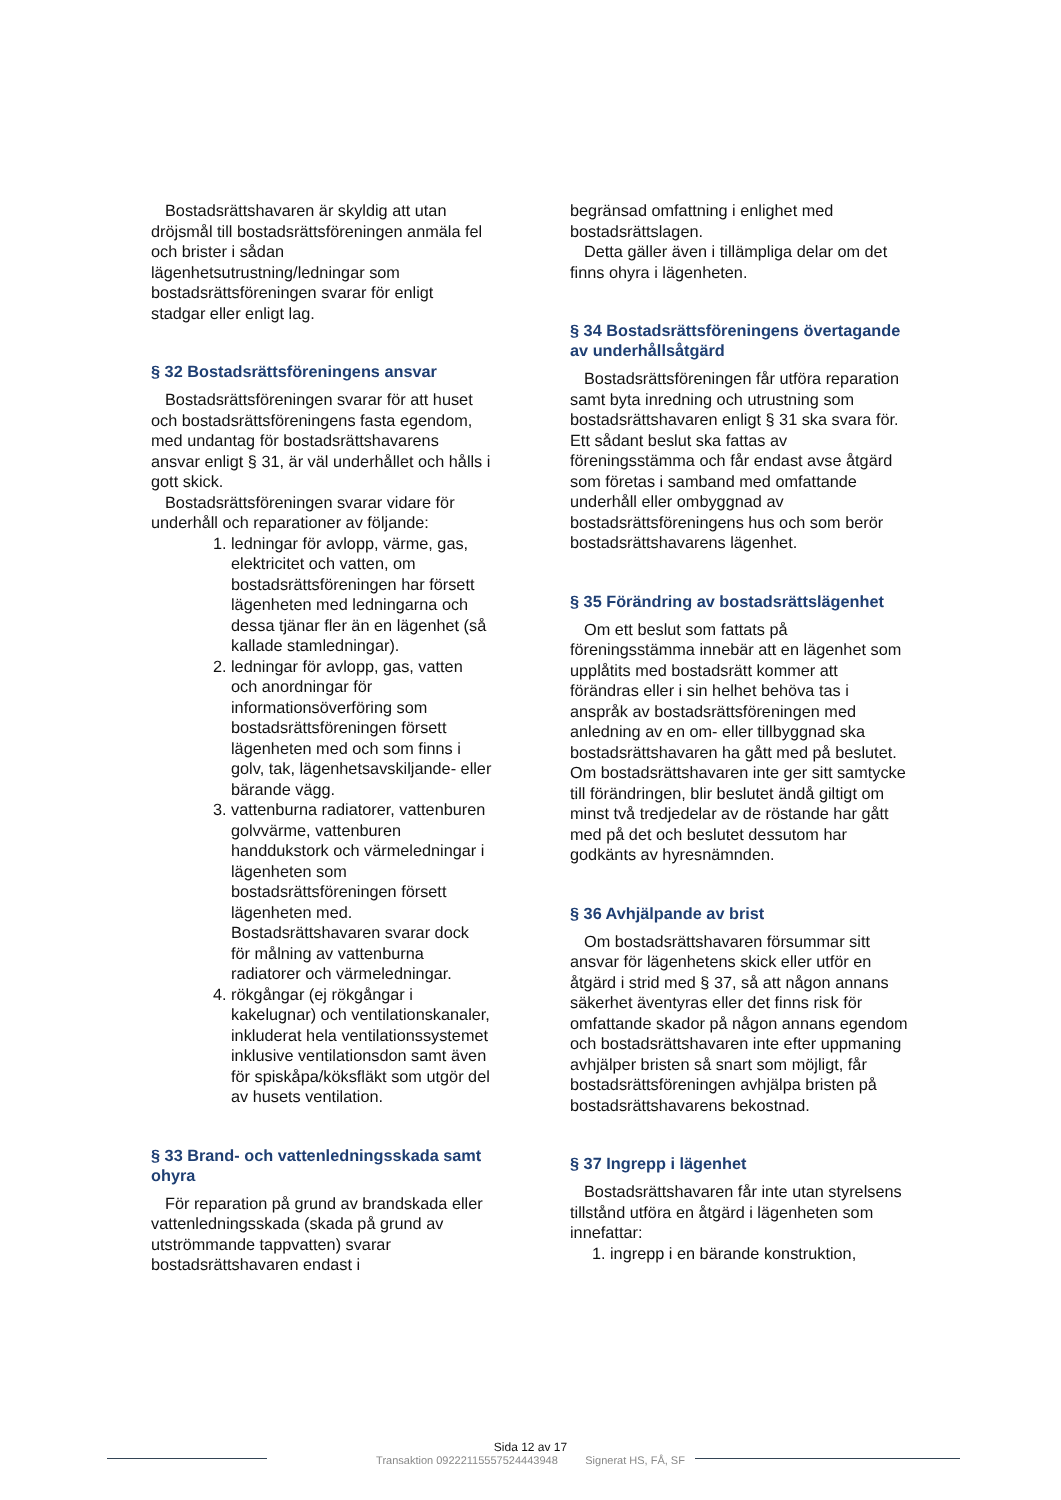Bostadsrättshavaren är skyldig att utan dröjsmål till bostadsrättsföreningen anmäla fel och brister i sådan lägenhetsutrustning/ledningar som bostadsrättsföreningen svarar för enligt stadgar eller enligt lag.
§ 32 Bostadsrättsföreningens ansvar
Bostadsrättsföreningen svarar för att huset och bostadsrättsföreningens fasta egendom, med undantag för bostadsrättshavarens ansvar enligt § 31, är väl underhållet och hålls i gott skick.
Bostadsrättsföreningen svarar vidare för underhåll och reparationer av följande:
1. ledningar för avlopp, värme, gas, elektricitet och vatten, om bostadsrättsföreningen har försett lägenheten med ledningarna och dessa tjänar fler än en lägenhet (så kallade stamledningar).
2. ledningar för avlopp, gas, vatten och anordningar för informationsöverföring som bostadsrättsföreningen försett lägenheten med och som finns i golv, tak, lägenhetsavskiljande- eller bärande vägg.
3. vattenburna radiatorer, vattenburen golvvärme, vattenburen handdukstork och värmeledningar i lägenheten som bostadsrättsföreningen försett lägenheten med. Bostadsrättshavaren svarar dock för målning av vattenburna radiatorer och värmeledningar.
4. rökgångar (ej rökgångar i kakelugnar) och ventilationskanaler, inkluderat hela ventilationssystemet inklusive ventilationsdon samt även för spiskåpa/köksfläkt som utgör del av husets ventilation.
§ 33 Brand- och vattenledningsskada samt ohyra
För reparation på grund av brandskada eller vattenledningsskada (skada på grund av utströmmande tappvatten) svarar bostadsrättshavaren endast i
begränsad omfattning i enlighet med bostadsrättslagen.
Detta gäller även i tillämpliga delar om det finns ohyra i lägenheten.
§ 34 Bostadsrättsföreningens övertagande av underhållsåtgärd
Bostadsrättsföreningen får utföra reparation samt byta inredning och utrustning som bostadsrättshavaren enligt § 31 ska svara för. Ett sådant beslut ska fattas av föreningsstämma och får endast avse åtgärd som företas i samband med omfattande underhåll eller ombyggnad av bostadsrättsföreningens hus och som berör bostadsrättshavarens lägenhet.
§ 35 Förändring av bostadsrättslägenhet
Om ett beslut som fattats på föreningsstämma innebär att en lägenhet som upplåtits med bostadsrätt kommer att förändras eller i sin helhet behöva tas i anspråk av bostadsrättsföreningen med anledning av en om- eller tillbyggnad ska bostadsrättshavaren ha gått med på beslutet. Om bostadsrättshavaren inte ger sitt samtycke till förändringen, blir beslutet ändå giltigt om minst två tredjedelar av de röstande har gått med på det och beslutet dessutom har godkänts av hyresnämnden.
§ 36 Avhjälpande av brist
Om bostadsrättshavaren försummar sitt ansvar för lägenhetens skick eller utför en åtgärd i strid med § 37, så att någon annans säkerhet äventyras eller det finns risk för omfattande skador på någon annans egendom och bostadsrättshavaren inte efter uppmaning avhjälper bristen så snart som möjligt, får bostadsrättsföreningen avhjälpa bristen på bostadsrättshavarens bekostnad.
§ 37 Ingrepp i lägenhet
Bostadsrättshavaren får inte utan styrelsens tillstånd utföra en åtgärd i lägenheten som innefattar:
1. ingrepp i en bärande konstruktion,
Sida 12 av 17
Transaktion 09222115557524443948 Signerat HS, FÅ, SF